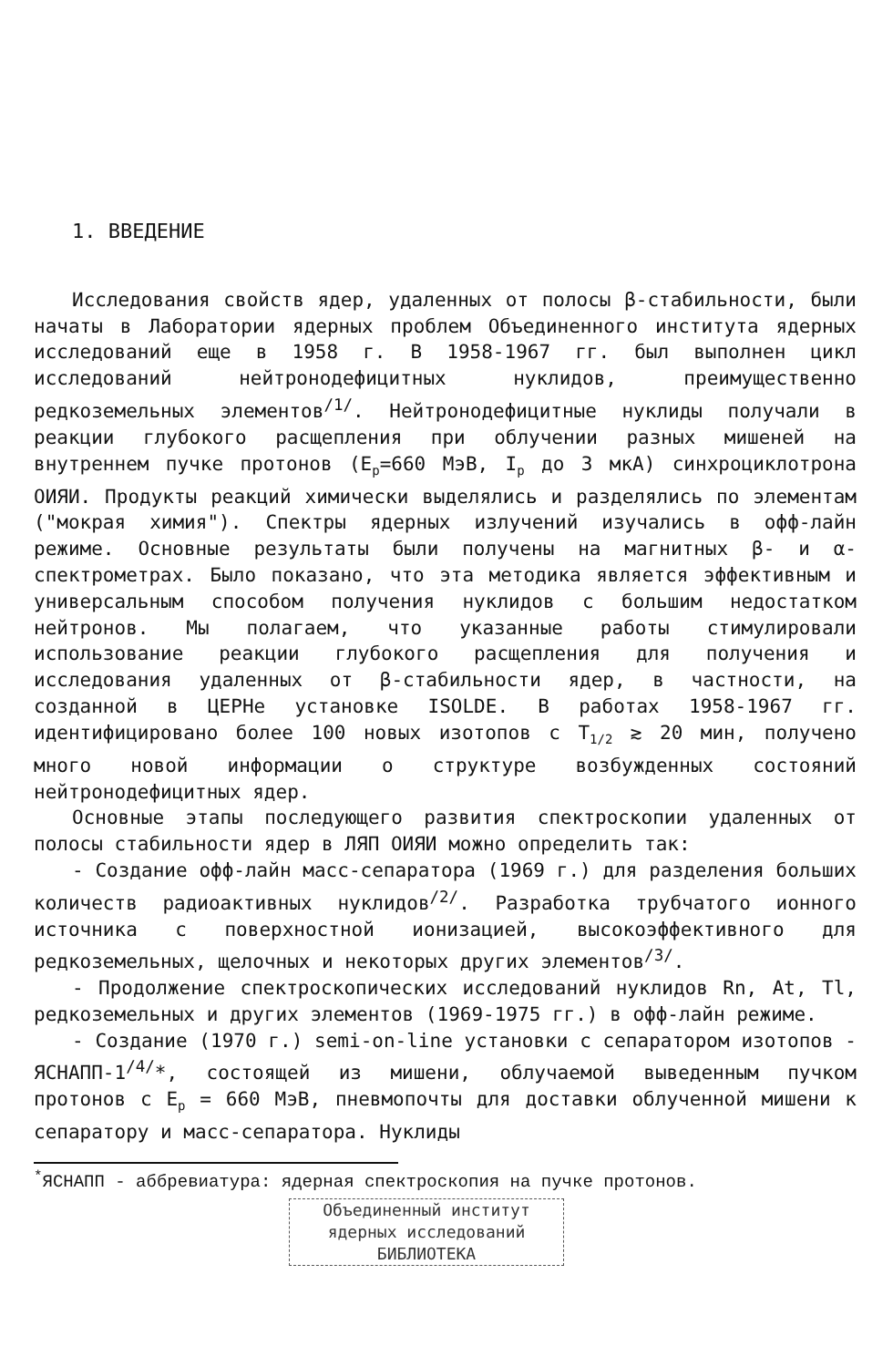1. ВВЕДЕНИЕ
Исследования свойств ядер, удаленных от полосы β-стабильности, были начаты в Лаборатории ядерных проблем Объединенного института ядерных исследований еще в 1958 г. В 1958-1967 гг. был выполнен цикл исследований нейтронодефицитных нуклидов, преимущественно редкоземельных элементов<sup>/1/</sup>. Нейтронодефицитные нуклиды получали в реакции глубокого расщепления при облучении разных мишеней на внутреннем пучке протонов (E<sub>p</sub>=660 МэВ, I<sub>p</sub> до 3 мкА) синхроциклотрона ОИЯИ. Продукты реакций химически выделялись и разделялись по элементам ("мокрая химия"). Спектры ядерных излучений изучались в офф-лайн режиме. Основные результаты были получены на магнитных β- и α-спектрометрах. Было показано, что эта методика является эффективным и универсальным способом получения нуклидов с большим недостатком нейтронов. Мы полагаем, что указанные работы стимулировали использование реакции глубокого расщепления для получения и исследования удаленных от β-стабильности ядер, в частности, на созданной в ЦЕРНе установке ISOLDE. В работах 1958-1967 гг. идентифицировано более 100 новых изотопов с T<sub>1/2</sub> ≳ 20 мин, получено много новой информации о структуре возбужденных состояний нейтронодефицитных ядер.
Основные этапы последующего развития спектроскопии удаленных от полосы стабильности ядер в ЛЯП ОИЯИ можно определить так:
- Создание офф-лайн масс-сепаратора (1969 г.) для разделения больших количеств радиоактивных нуклидов<sup>/2/</sup>. Разработка трубчатого ионного источника с поверхностной ионизацией, высокоэффективного для редкоземельных, щелочных и некоторых других элементов<sup>/3/</sup>.
- Продолжение спектроскопических исследований нуклидов Rn, At, Tl, редкоземельных и других элементов (1969-1975 гг.) в офф-лайн режиме.
- Создание (1970 г.) semi-on-line установки с сепаратором изотопов - ЯСНАПП-1<sup>/4/</sup>*, состоящей из мишени, облучаемой выведенным пучком протонов с E<sub>p</sub> = 660 МэВ, пневмопочты для доставки облученной мишени к сепаратору и масс-сепаратора. Нуклиды
<sup>*</sup> ЯСНАПП - аббревиатура: ядерная спектроскопия на пучке протонов.
Объединенный институт
ядерных исследований
БИБЛИОТЕКА